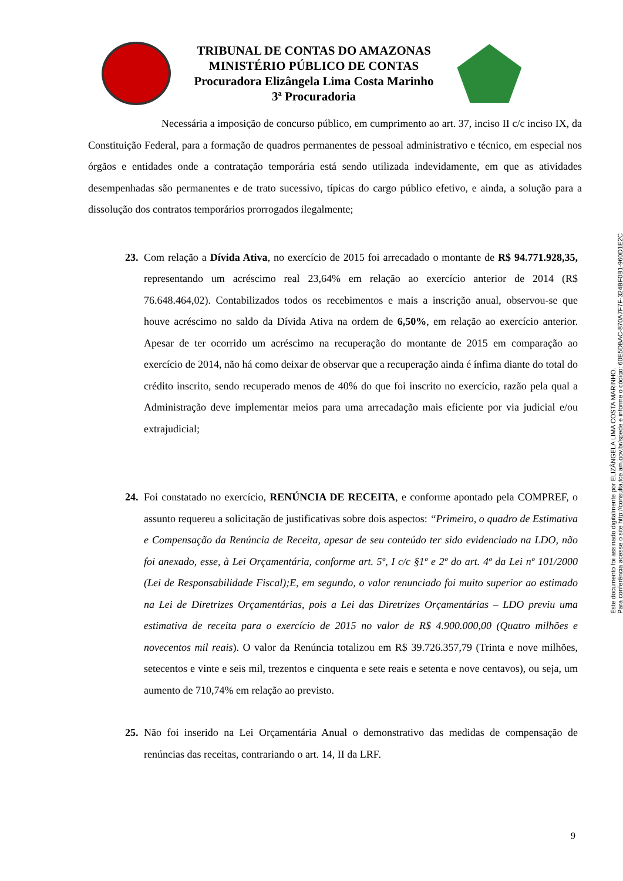TRIBUNAL DE CONTAS DO AMAZONAS
MINISTÉRIO PÚBLICO DE CONTAS
Procuradora Elizângela Lima Costa Marinho
3ª Procuradoria
Necessária a imposição de concurso público, em cumprimento ao art. 37, inciso II c/c inciso IX, da Constituição Federal, para a formação de quadros permanentes de pessoal administrativo e técnico, em especial nos órgãos e entidades onde a contratação temporária está sendo utilizada indevidamente, em que as atividades desempenhadas são permanentes e de trato sucessivo, típicas do cargo público efetivo, e ainda, a solução para a dissolução dos contratos temporários prorrogados ilegalmente;
23.
Com relação a Dívida Ativa, no exercício de 2015 foi arrecadado o montante de R$ 94.771.928,35, representando um acréscimo real 23,64% em relação ao exercício anterior de 2014 (R$ 76.648.464,02). Contabilizados todos os recebimentos e mais a inscrição anual, observou-se que houve acréscimo no saldo da Dívida Ativa na ordem de 6,50%, em relação ao exercício anterior. Apesar de ter ocorrido um acréscimo na recuperação do montante de 2015 em comparação ao exercício de 2014, não há como deixar de observar que a recuperação ainda é ínfima diante do total do crédito inscrito, sendo recuperado menos de 40% do que foi inscrito no exercício, razão pela qual a Administração deve implementar meios para uma arrecadação mais eficiente por via judicial e/ou extrajudicial;
24.
Foi constatado no exercício, RENÚNCIA DE RECEITA, e conforme apontado pela COMPREF, o assunto requereu a solicitação de justificativas sobre dois aspectos: “Primeiro, o quadro de Estimativa e Compensação da Renúncia de Receita, apesar de seu conteúdo ter sido evidenciado na LDO, não foi anexado, esse, à Lei Orçamentária, conforme art. 5º, I c/c §1º e 2º do art. 4º da Lei nº 101/2000 (Lei de Responsabilidade Fiscal);E, em segundo, o valor renunciado foi muito superior ao estimado na Lei de Diretrizes Orçamentárias, pois a Lei das Diretrizes Orçamentárias – LDO previu uma estimativa de receita para o exercício de 2015 no valor de R$ 4.900.000,00 (Quatro milhões e novecentos mil reais). O valor da Renúncia totalizou em R$ 39.726.357,79 (Trinta e nove milhões, setecentos e vinte e seis mil, trezentos e cinquenta e sete reais e setenta e nove centavos), ou seja, um aumento de 710,74% em relação ao previsto.
25.
Não foi inserido na Lei Orçamentária Anual o demonstrativo das medidas de compensação de renúncias das receitas, contrariando o art. 14, II da LRF.
9
Este documento foi assinado digitalmente por ELIZÂNGELA LIMA COSTA MARINHO.
Para conferência acesse o site http://consulta.tce.am.gov.br/spede e informe o código: 60E5DBAC-870A7F7F-324BF0B1-960D1E2C